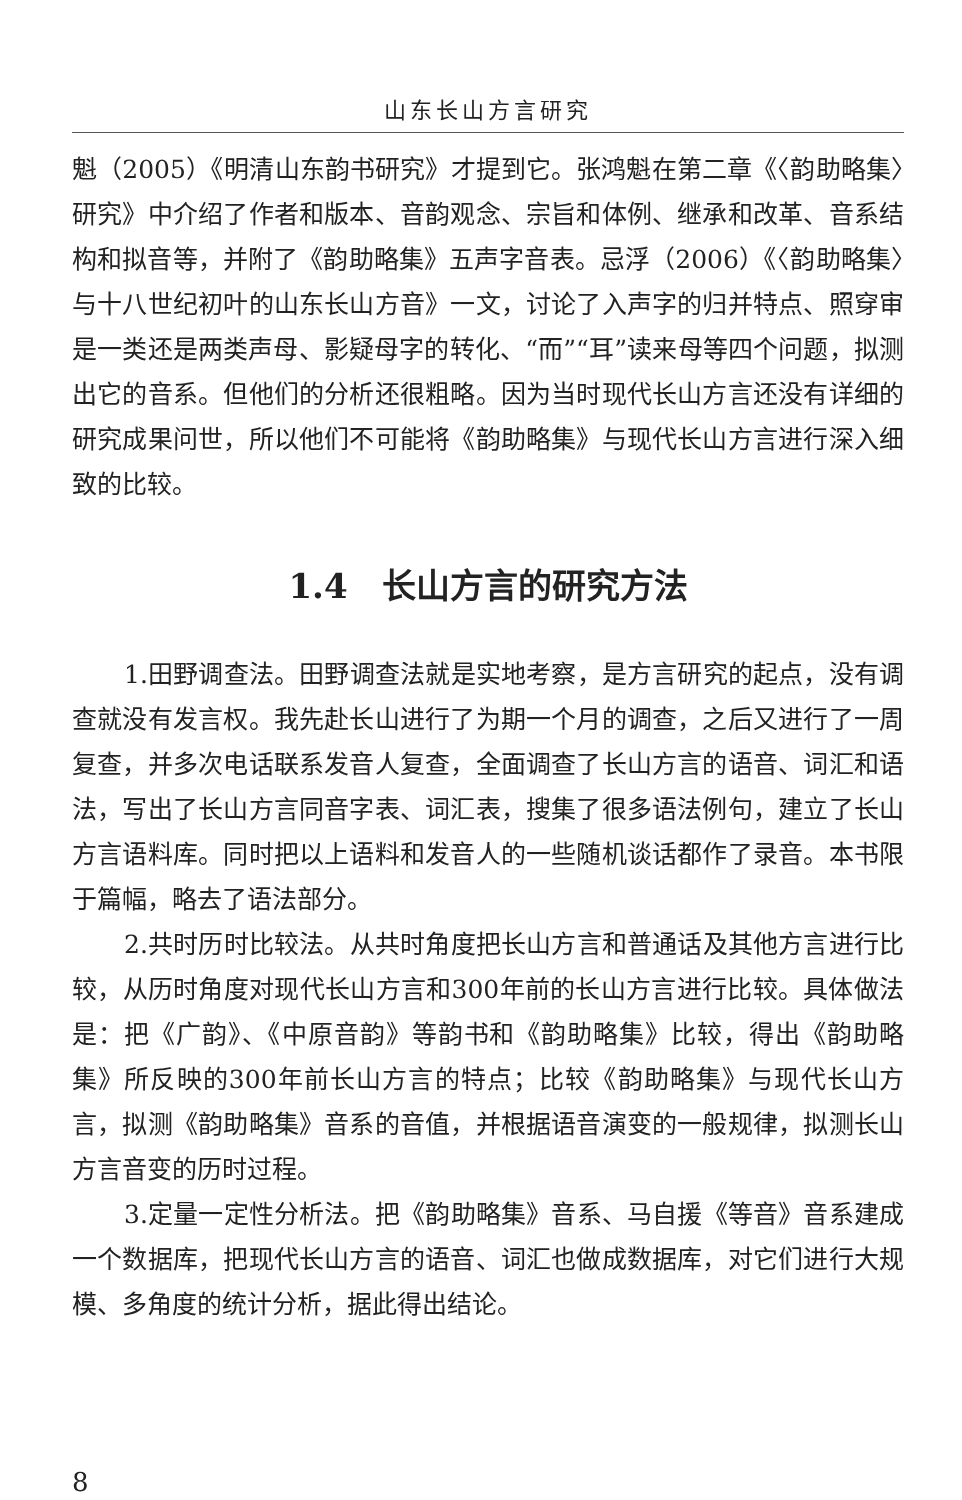山东长山方言研究
魁（2005）《明清山东韵书研究》才提到它。张鸿魁在第二章《〈韵助略集〉研究》中介绍了作者和版本、音韵观念、宗旨和体例、继承和改革、音系结构和拟音等，并附了《韵助略集》五声字音表。忌浮（2006）《〈韵助略集〉与十八世纪初叶的山东长山方音》一文，讨论了入声字的归并特点、照穿审是一类还是两类声母、影疑母字的转化、“而”“耳”读来母等四个问题，拟测出它的音系。但他们的分析还很粗略。因为当时现代长山方言还没有详细的研究成果问世，所以他们不可能将《韵助略集》与现代长山方言进行深入细致的比较。
1.4　长山方言的研究方法
1.田野调查法。田野调查法就是实地考察，是方言研究的起点，没有调查就没有发言权。我先赴长山进行了为期一个月的调查，之后又进行了一周复查，并多次电话联系发音人复查，全面调查了长山方言的语音、词汇和语法，写出了长山方言同音字表、词汇表，搜集了很多语法例句，建立了长山方言语料库。同时把以上语料和发音人的一些随机谈话都作了录音。本书限于篇幅，略去了语法部分。
2.共时历时比较法。从共时角度把长山方言和普通话及其他方言进行比较，从历时角度对现代长山方言和300年前的长山方言进行比较。具体做法是：把《广韵》、《中原音韵》等韵书和《韵助略集》比较，得出《韵助略集》所反映的300年前长山方言的特点；比较《韵助略集》与现代长山方言，拟测《韵助略集》音系的音值，并根据语音演变的一般规律，拟测长山方言音变的历时过程。
3.定量一定性分析法。把《韵助略集》音系、马自援《等音》音系建成一个数据库，把现代长山方言的语音、词汇也做成数据库，对它们进行大规模、多角度的统计分析，据此得出结论。
8